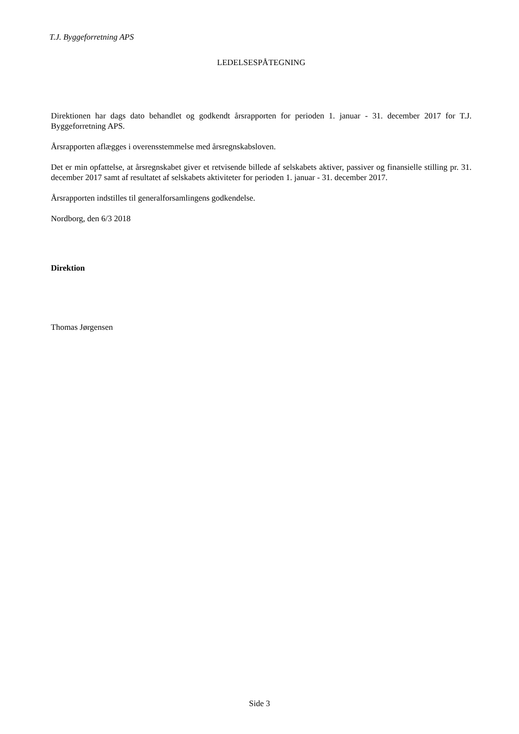T.J. Byggeforretning APS
LEDELSESPÅTEGNING
Direktionen har dags dato behandlet og godkendt årsrapporten for perioden 1. januar - 31. december 2017 for T.J. Byggeforretning APS.
Årsrapporten aflægges i overensstemmelse med årsregnskabsloven.
Det er min opfattelse, at årsregnskabet giver et retvisende billede af selskabets aktiver, passiver og finansielle stilling pr. 31. december 2017 samt af resultatet af selskabets aktiviteter for perioden 1. januar - 31. december 2017.
Årsrapporten indstilles til generalforsamlingens godkendelse.
Nordborg, den 6/3 2018
Direktion
Thomas Jørgensen
Side 3